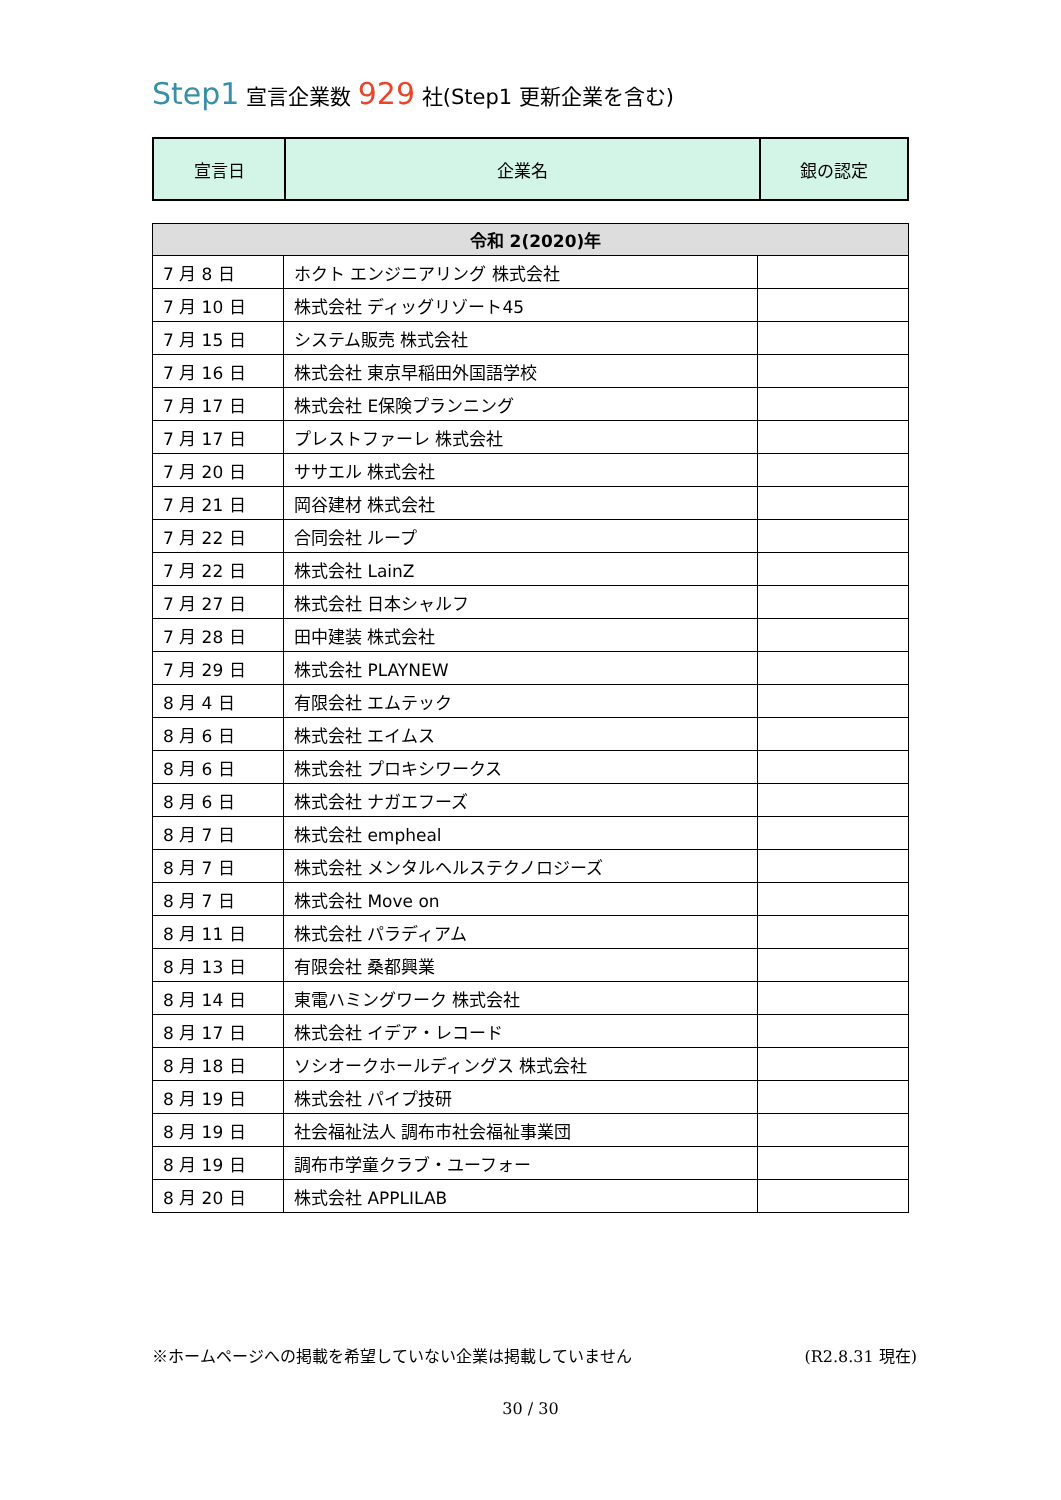Step1 宣言企業数 929 社(Step1 更新企業を含む)
| 宣言日 | 企業名 | 銀の認定 |
| 令和 2(2020)年 | | |
| 7 月 8 日 | ホクト エンジニアリング 株式会社 | |
| 7 月 10 日 | 株式会社 ディッグリゾート45 | |
| 7 月 15 日 | システム販売 株式会社 | |
| 7 月 16 日 | 株式会社 東京早稲田外国語学校 | |
| 7 月 17 日 | 株式会社 E保険プランニング | |
| 7 月 17 日 | プレストファーレ 株式会社 | |
| 7 月 20 日 | ササエル 株式会社 | |
| 7 月 21 日 | 岡谷建材 株式会社 | |
| 7 月 22 日 | 合同会社 ループ | |
| 7 月 22 日 | 株式会社 LainZ | |
| 7 月 27 日 | 株式会社 日本シャルフ | |
| 7 月 28 日 | 田中建装 株式会社 | |
| 7 月 29 日 | 株式会社 PLAYNEW | |
| 8 月 4 日 | 有限会社 エムテック | |
| 8 月 6 日 | 株式会社 エイムス | |
| 8 月 6 日 | 株式会社 プロキシワークス | |
| 8 月 6 日 | 株式会社 ナガエフーズ | |
| 8 月 7 日 | 株式会社 empheal | |
| 8 月 7 日 | 株式会社 メンタルヘルステクノロジーズ | |
| 8 月 7 日 | 株式会社 Move on | |
| 8 月 11 日 | 株式会社 パラディアム | |
| 8 月 13 日 | 有限会社 桑都興業 | |
| 8 月 14 日 | 東電ハミングワーク 株式会社 | |
| 8 月 17 日 | 株式会社 イデア・レコード | |
| 8 月 18 日 | ソシオークホールディングス 株式会社 | |
| 8 月 19 日 | 株式会社 パイプ技研 | |
| 8 月 19 日 | 社会福祉法人 調布市社会福祉事業団 | |
| 8 月 19 日 | 調布市学童クラブ・ユーフォー | |
| 8 月 20 日 | 株式会社 APPLILAB | |
※ホームページへの掲載を希望していない企業は掲載していません (R2.8.31 現在)
30 / 30